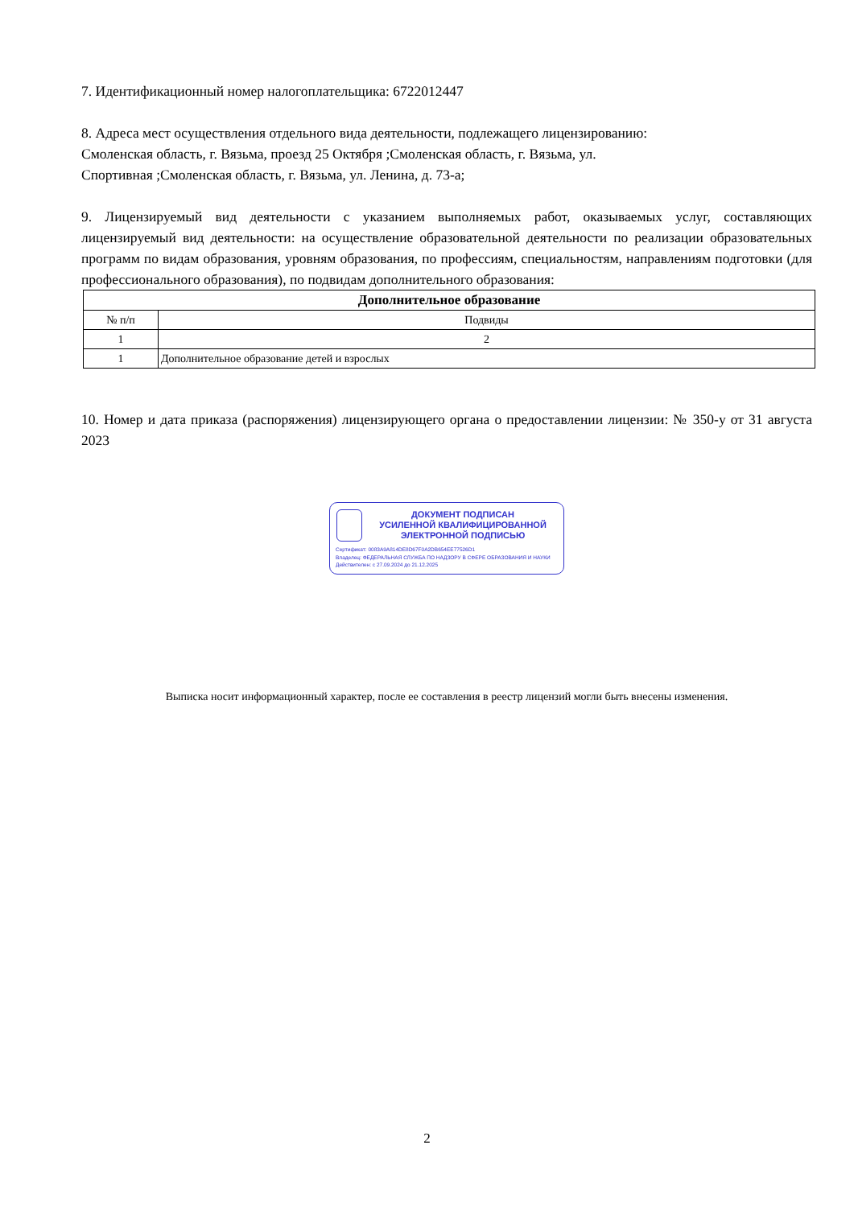7. Идентификационный номер налогоплательщика: 6722012447
8. Адреса мест осуществления отдельного вида деятельности, подлежащего лицензированию:
Смоленская область, г. Вязьма, проезд 25 Октября ;Смоленская область, г. Вязьма, ул.
Спортивная ;Смоленская область, г. Вязьма, ул. Ленина, д. 73-а;
9. Лицензируемый вид деятельности с указанием выполняемых работ, оказываемых услуг, составляющих лицензируемый вид деятельности: на осуществление образовательной деятельности по реализации образовательных программ по видам образования, уровням образования, по профессиям, специальностям, направлениям подготовки (для профессионального образования), по подвидам дополнительного образования:
| Дополнительное образование | |
| --- | --- |
| № п/п | Подвиды |
| 1 | 2 |
| 1 | Дополнительное образование детей и взрослых |
10. Номер и дата приказа (распоряжения) лицензирующего органа о предоставлении лицензии: № 350-у от 31 августа 2023
ДОКУМЕНТ ПОДПИСАН
УСИЛЕННОЙ КВАЛИФИЦИРОВАННОЙ
ЭЛЕКТРОННОЙ ПОДПИСЬЮ
Сертификат: 0083A9A814DE8D67F0A2DB654EE77526D1
Владелец: ФЕДЕРАЛЬНАЯ СЛУЖБА ПО НАДЗОРУ В СФЕРЕ ОБРАЗОВАНИЯ И НАУКИ
Действителен: с 27.09.2024 до 21.12.2025
Выписка носит информационный характер, после ее составления в реестр лицензий могли быть внесены изменения.
2